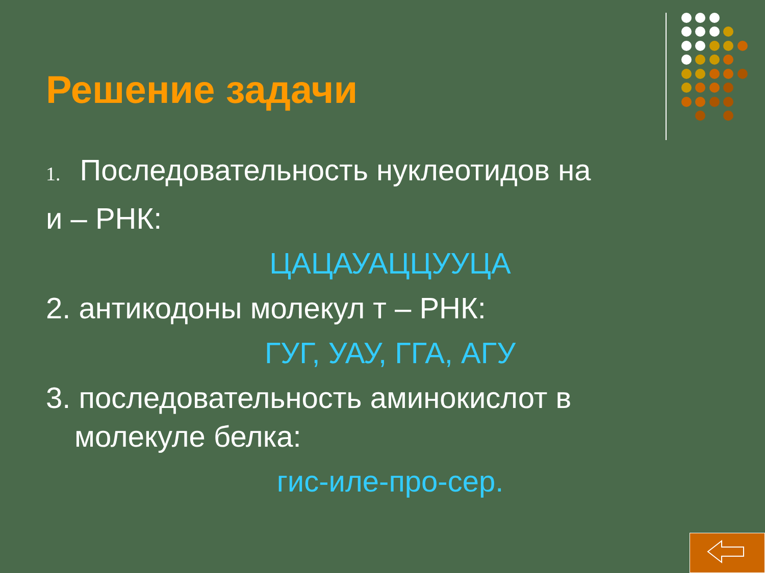Решение задачи
1. Последовательность нуклеотидов на
и – РНК:
ЦАЦАУАЦЦУУЦА
2. антикодоны молекул т – РНК:
ГУГ, УАУ, ГГА, АГУ
3. последовательность аминокислот в
молекуле белка:
гис-иле-про-сер.